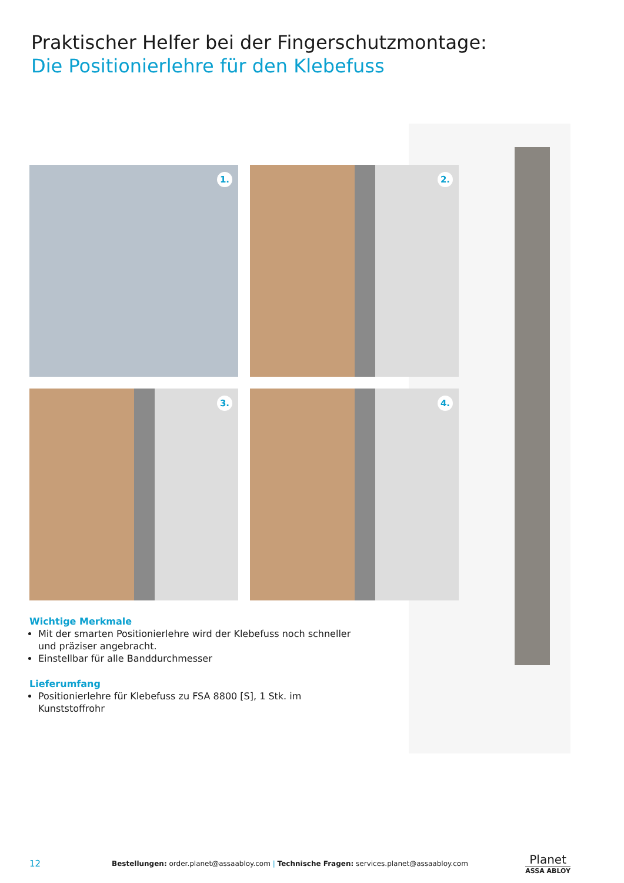Praktischer Helfer bei der Fingerschutzmontage:
Die Positionierlehre für den Klebefuss
1.
2.
3.
4.
Wichtige Merkmale
Mit der smarten Positionierlehre wird der Klebefuss noch schneller und präziser angebracht.
Einstellbar für alle Banddurchmesser
Lieferumfang
Positionierlehre für Klebefuss zu FSA 8800 [S], 1 Stk. im Kunststoffrohr
12 Bestellungen: order.planet@assaabloy.com | Technische Fragen: services.planet@assaabloy.com Planet
ASSA ABLOY